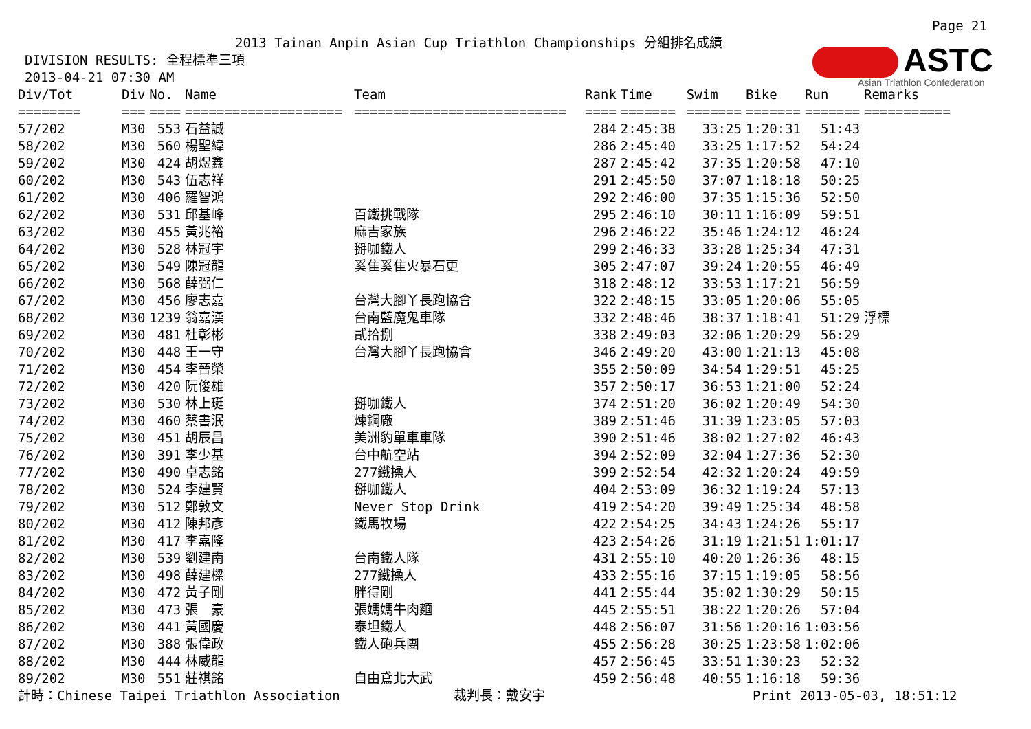Page 21
ASTC
Asian Triathlon Confederation
2013 Tainan Anpin Asian Cup Triathlon Championships 分組排名成績
DIVISION RESULTS: 全程標準三項
2013-04-21 07:30 AM
| Div/Tot | Div | No. | Name | Team | Rank | Time | Swim | Bike | Run | Remarks |
| --- | --- | --- | --- | --- | --- | --- | --- | --- | --- | --- |
| ======== | === | ==== | ==================== | =========================== | ==== | ======= | ======= | ======= | ======= | =========== |
| 57/202 | M30 | 553 | 石益誠 | | 284 | 2:45:38 | 33:25 | 1:20:31 | 51:43 | |
| 58/202 | M30 | 560 | 楊聖緯 | | 286 | 2:45:40 | 33:25 | 1:17:52 | 54:24 | |
| 59/202 | M30 | 424 | 胡煜鑫 | | 287 | 2:45:42 | 37:35 | 1:20:58 | 47:10 | |
| 60/202 | M30 | 543 | 伍志祥 | | 291 | 2:45:50 | 37:07 | 1:18:18 | 50:25 | |
| 61/202 | M30 | 406 | 羅智鴻 | | 292 | 2:46:00 | 37:35 | 1:15:36 | 52:50 | |
| 62/202 | M30 | 531 | 邱基峰 | 百鐵挑戰隊 | 295 | 2:46:10 | 30:11 | 1:16:09 | 59:51 | |
| 63/202 | M30 | 455 | 黃兆裕 | 麻吉家族 | 296 | 2:46:22 | 35:46 | 1:24:12 | 46:24 | |
| 64/202 | M30 | 528 | 林冠宇 | 掰咖鐵人 | 299 | 2:46:33 | 33:28 | 1:25:34 | 47:31 | |
| 65/202 | M30 | 549 | 陳冠龍 | 奚隹奚隹火暴石更 | 305 | 2:47:07 | 39:24 | 1:20:55 | 46:49 | |
| 66/202 | M30 | 568 | 薛弼仁 | | 318 | 2:48:12 | 33:53 | 1:17:21 | 56:59 | |
| 67/202 | M30 | 456 | 廖志嘉 | 台灣大腳丫長跑協會 | 322 | 2:48:15 | 33:05 | 1:20:06 | 55:05 | |
| 68/202 | M30 | 1239 | 翁嘉漢 | 台南藍魔鬼車隊 | 332 | 2:48:46 | 38:37 | 1:18:41 | 51:29 | 浮標 |
| 69/202 | M30 | 481 | 杜彰彬 | 貳拾捌 | 338 | 2:49:03 | 32:06 | 1:20:29 | 56:29 | |
| 70/202 | M30 | 448 | 王一守 | 台灣大腳丫長跑協會 | 346 | 2:49:20 | 43:00 | 1:21:13 | 45:08 | |
| 71/202 | M30 | 454 | 李晉榮 | | 355 | 2:50:09 | 34:54 | 1:29:51 | 45:25 | |
| 72/202 | M30 | 420 | 阮俊雄 | | 357 | 2:50:17 | 36:53 | 1:21:00 | 52:24 | |
| 73/202 | M30 | 530 | 林上珽 | 掰咖鐵人 | 374 | 2:51:20 | 36:02 | 1:20:49 | 54:30 | |
| 74/202 | M30 | 460 | 蔡書泯 | 煉鋼廠 | 389 | 2:51:46 | 31:39 | 1:23:05 | 57:03 | |
| 75/202 | M30 | 451 | 胡辰昌 | 美洲豹單車車隊 | 390 | 2:51:46 | 38:02 | 1:27:02 | 46:43 | |
| 76/202 | M30 | 391 | 李少基 | 台中航空站 | 394 | 2:52:09 | 32:04 | 1:27:36 | 52:30 | |
| 77/202 | M30 | 490 | 卓志銘 | 277鐵操人 | 399 | 2:52:54 | 42:32 | 1:20:24 | 49:59 | |
| 78/202 | M30 | 524 | 李建賢 | 掰咖鐵人 | 404 | 2:53:09 | 36:32 | 1:19:24 | 57:13 | |
| 79/202 | M30 | 512 | 鄭敦文 | Never Stop Drink | 419 | 2:54:20 | 39:49 | 1:25:34 | 48:58 | |
| 80/202 | M30 | 412 | 陳邦彥 | 鐵馬牧場 | 422 | 2:54:25 | 34:43 | 1:24:26 | 55:17 | |
| 81/202 | M30 | 417 | 李嘉隆 | | 423 | 2:54:26 | 31:19 | 1:21:51 | 1:01:17 | |
| 82/202 | M30 | 539 | 劉建南 | 台南鐵人隊 | 431 | 2:55:10 | 40:20 | 1:26:36 | 48:15 | |
| 83/202 | M30 | 498 | 薛建樑 | 277鐵操人 | 433 | 2:55:16 | 37:15 | 1:19:05 | 58:56 | |
| 84/202 | M30 | 472 | 黃子剛 | 胖得剛 | 441 | 2:55:44 | 35:02 | 1:30:29 | 50:15 | |
| 85/202 | M30 | 473 | 張 豪 | 張媽媽牛肉麵 | 445 | 2:55:51 | 38:22 | 1:20:26 | 57:04 | |
| 86/202 | M30 | 441 | 黃國慶 | 泰坦鐵人 | 448 | 2:56:07 | 31:56 | 1:20:16 | 1:03:56 | |
| 87/202 | M30 | 388 | 張偉政 | 鐵人砲兵團 | 455 | 2:56:28 | 30:25 | 1:23:58 | 1:02:06 | |
| 88/202 | M30 | 444 | 林威龍 | | 457 | 2:56:45 | 33:51 | 1:30:23 | 52:32 | |
| 89/202 | M30 | 551 | 莊祺銘 | 自由鳶北大武 | 459 | 2:56:48 | 40:55 | 1:16:18 | 59:36 | |
計時：Chinese Taipei Triathlon Association 裁判長：戴安宇 Print 2013-05-03, 18:51:12